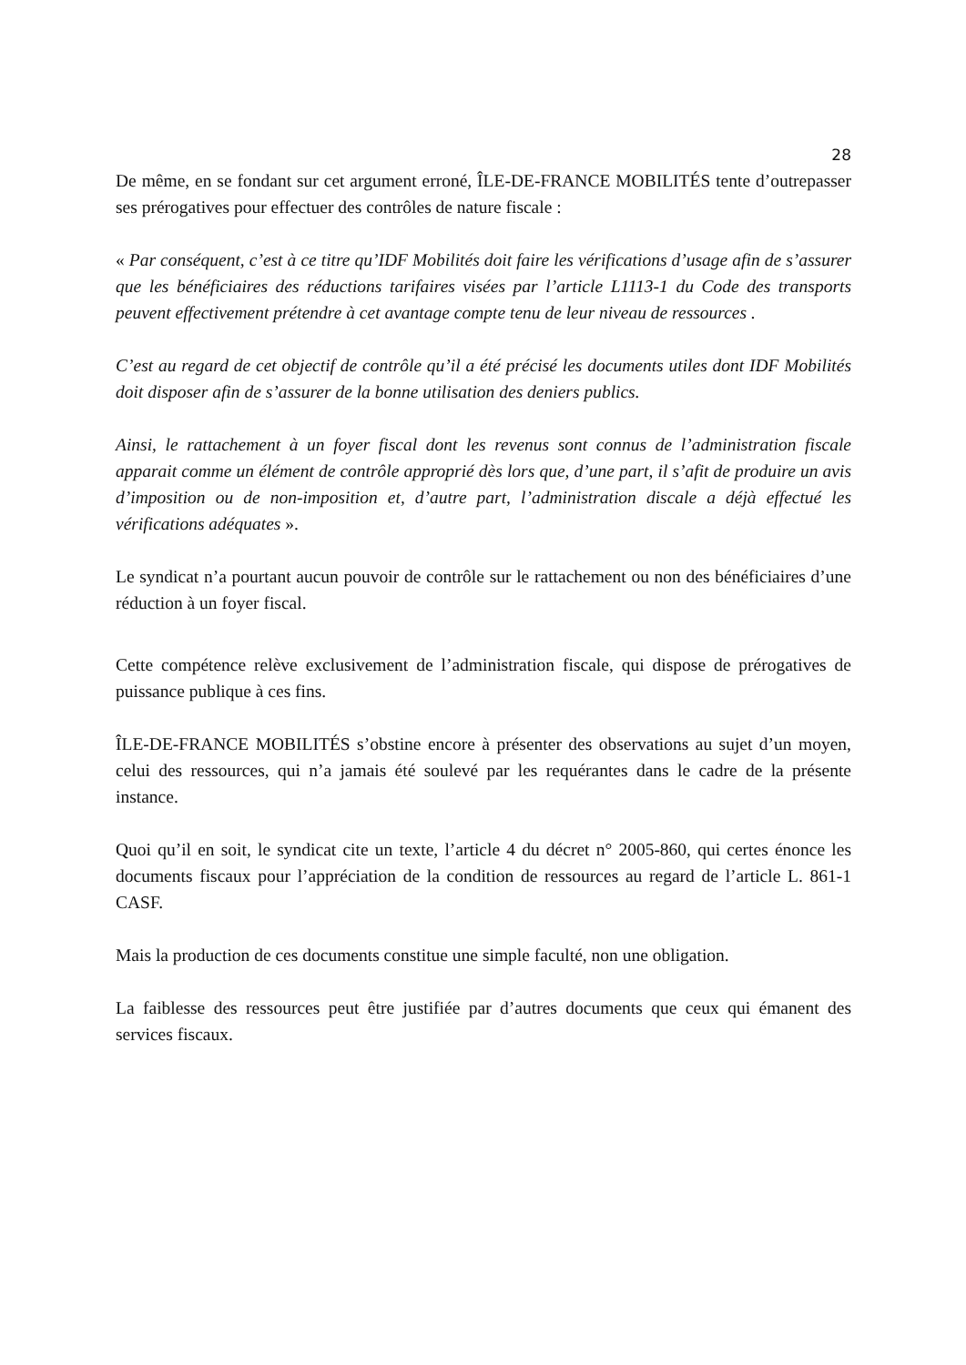28
De même, en se fondant sur cet argument erroné, ÎLE-DE-FRANCE MOBILITÉS tente d’outrepasser ses prérogatives pour effectuer des contrôles de nature fiscale :
« Par conséquent, c’est à ce titre qu’IDF Mobilités doit faire les vérifications d’usage afin de s’assurer que les bénéficiaires des réductions tarifaires visées par l’article L1113-1 du Code des transports peuvent effectivement prétendre à cet avantage compte tenu de leur niveau de ressources .
C’est au regard de cet objectif de contrôle qu’il a été précisé les documents utiles dont IDF Mobilités doit disposer afin de s’assurer de la bonne utilisation des deniers publics.
Ainsi, le rattachement à un foyer fiscal dont les revenus sont connus de l’administration fiscale apparait comme un élément de contrôle approprié dès lors que, d’une part, il s’afit de produire un avis d’imposition ou de non-imposition et, d’autre part, l’administration discale a déjà effectué les vérifications adéquates ».
Le syndicat n’a pourtant aucun pouvoir de contrôle sur le rattachement ou non des bénéficiaires d’une réduction à un foyer fiscal.
Cette compétence relève exclusivement de l’administration fiscale, qui dispose de prérogatives de puissance publique à ces fins.
ÎLE-DE-FRANCE MOBILITÉS s’obstine encore à présenter des observations au sujet d’un moyen, celui des ressources, qui n’a jamais été soulevé par les requérantes dans le cadre de la présente instance.
Quoi qu’il en soit, le syndicat cite un texte, l’article 4 du décret n° 2005-860, qui certes énonce les documents fiscaux pour l’appréciation de la condition de ressources au regard de l’article L. 861-1 CASF.
Mais la production de ces documents constitue une simple faculté, non une obligation.
La faiblesse des ressources peut être justifiée par d’autres documents que ceux qui émanent des services fiscaux.